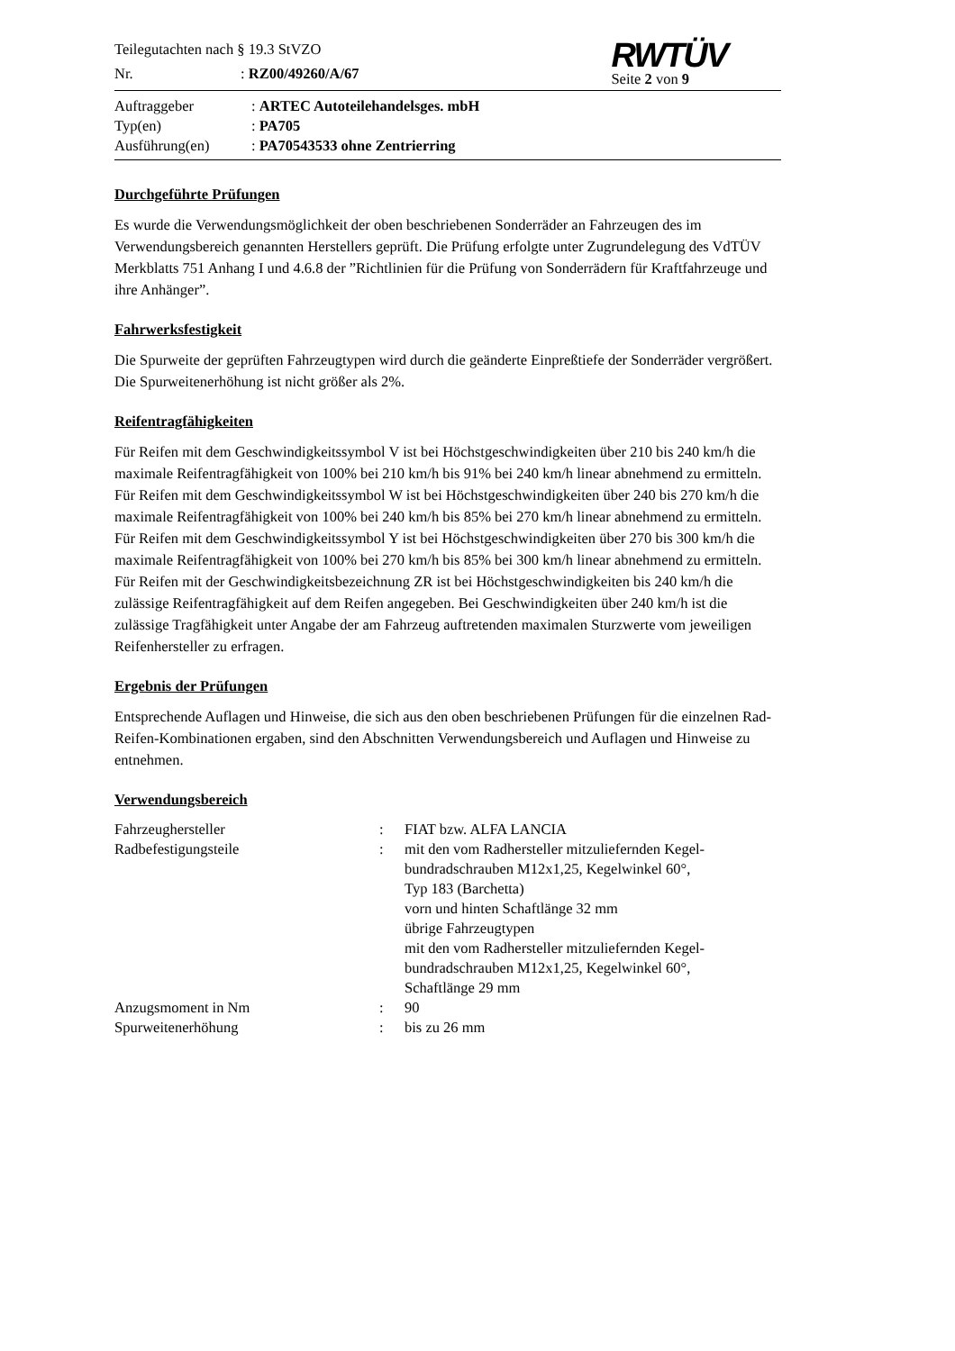| Teilegutachten nach § 19.3 StVZO | |
| Nr. | : RZ00/49260/A/67 |
RWTÜV
Seite 2 von 9
| Auftraggeber | : ARTEC Autoteilehandelsges. mbH |
| Typ(en) | : PA705 |
| Ausführung(en) | : PA70543533 ohne Zentrierring |
Durchgeführte Prüfungen
Es wurde die Verwendungsmöglichkeit der oben beschriebenen Sonderräder an Fahrzeugen des im Verwendungsbereich genannten Herstellers geprüft. Die Prüfung erfolgte unter Zugrundelegung des VdTÜV Merkblatts 751 Anhang I und 4.6.8 der ”Richtlinien für die Prüfung von Sonderrädern für Kraftfahrzeuge und ihre Anhänger”.
Fahrwerksfestigkeit
Die Spurweite der geprüften Fahrzeugtypen wird durch die geänderte Einpreßtiefe der Sonderräder vergrößert. Die Spurweitenerhöhung ist nicht größer als 2%.
Reifentragfähigkeiten
Für Reifen mit dem Geschwindigkeitssymbol V ist bei Höchstgeschwindigkeiten über 210 bis 240 km/h die maximale Reifentragfähigkeit von 100% bei 210 km/h bis 91% bei 240 km/h linear abnehmend zu ermitteln.
Für Reifen mit dem Geschwindigkeitssymbol W ist bei Höchstgeschwindigkeiten über 240 bis 270 km/h die maximale Reifentragfähigkeit von 100% bei 240 km/h bis 85% bei 270 km/h linear abnehmend zu ermitteln.
Für Reifen mit dem Geschwindigkeitssymbol Y ist bei Höchstgeschwindigkeiten über 270 bis 300 km/h die maximale Reifentragfähigkeit von 100% bei 270 km/h bis 85% bei 300 km/h linear abnehmend zu ermitteln.
Für Reifen mit der Geschwindigkeitsbezeichnung ZR ist bei Höchstgeschwindigkeiten bis 240 km/h die zulässige Reifentragfähigkeit auf dem Reifen angegeben. Bei Geschwindigkeiten über 240 km/h ist die zulässige Tragfähigkeit unter Angabe der am Fahrzeug auftretenden maximalen Sturzwerte vom jeweiligen Reifenhersteller zu erfragen.
Ergebnis der Prüfungen
Entsprechende Auflagen und Hinweise, die sich aus den oben beschriebenen Prüfungen für die einzelnen Rad-Reifen-Kombinationen ergaben, sind den Abschnitten Verwendungsbereich und Auflagen und Hinweise zu entnehmen.
Verwendungsbereich
| Fahrzeughersteller | : | FIAT bzw. ALFA LANCIA |
| Radbefestigungsteile | : | mit den vom Radhersteller mitzuliefernden Kegel- bundradschrauben M12x1,25, Kegelwinkel 60°, Typ 183 (Barchetta) vorn und hinten Schaftlänge 32 mm übrige Fahrzeugtypen mit den vom Radhersteller mitzuliefernden Kegel- bundradschrauben M12x1,25, Kegelwinkel 60°, Schaftlänge 29 mm |
| Anzugsmoment in Nm | : | 90 |
| Spurweitenerhöhung | : | bis zu 26 mm |